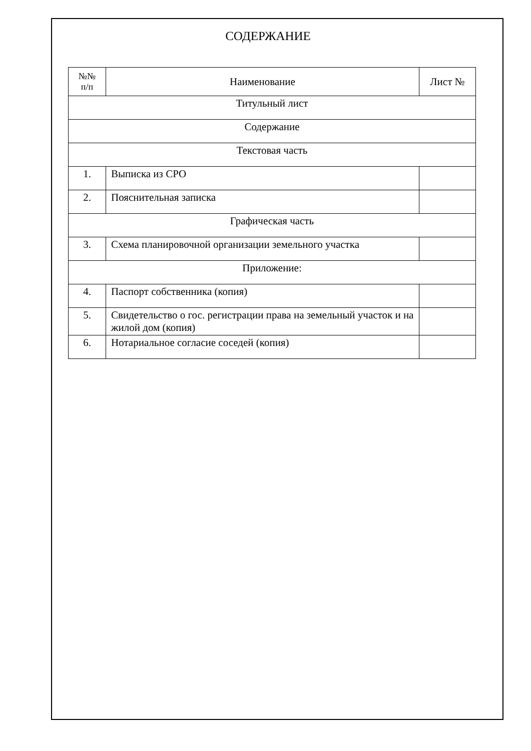СОДЕРЖАНИЕ
| №№ п/п | Наименование | Лист № |
| --- | --- | --- |
| Титульный лист | | |
| Содержание | | |
| Текстовая часть | | |
| 1. | Выписка из СРО | |
| 2. | Пояснительная записка | |
| Графическая часть | | |
| 3. | Схема планировочной организации земельного участка | |
| Приложение: | | |
| 4. | Паспорт собственника (копия) | |
| 5. | Свидетельство о гос. регистрации права на земельный участок и на жилой дом (копия) | |
| 6. | Нотариальное согласие соседей (копия) | |